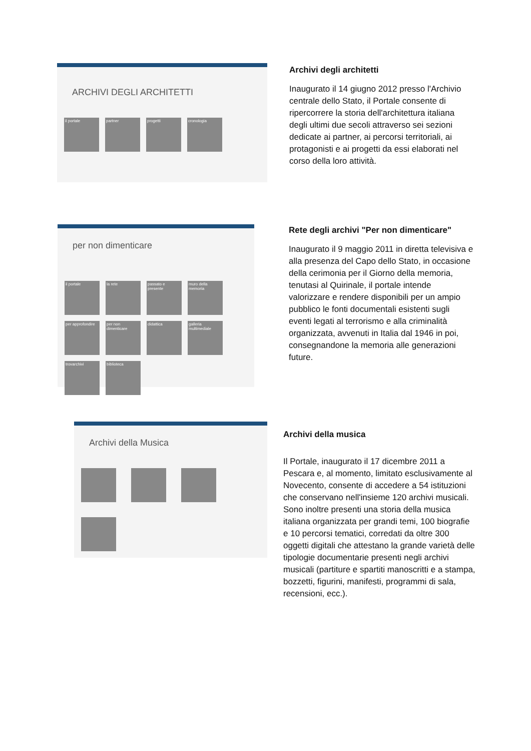ARCHIVI DEGLI ARCHITETTI
il portale
partner
progetti
cronologia
Archivi degli architetti
Inaugurato il 14 giugno 2012 presso l'Archivio centrale dello Stato, il Portale consente di ripercorrere la storia dell'architettura italiana degli ultimi due secoli attraverso sei sezioni dedicate ai partner, ai percorsi territoriali, ai protagonisti e ai progetti da essi elaborati nel corso della loro attività.
per non dimenticare
il portale
la rete
passato e presente
muro della memoria
per approfondire
per non dimenticare
didattica
galleria multimediale
trovarchivi
biblioteca
Rete degli archivi "Per non dimenticare"
Inaugurato il 9 maggio 2011 in diretta televisiva e alla presenza del Capo dello Stato, in occasione della cerimonia per il Giorno della memoria, tenutasi al Quirinale, il portale intende valorizzare e rendere disponibili per un ampio pubblico le fonti documentali esistenti sugli eventi legati al terrorismo e alla criminalità organizzata, avvenuti in Italia dal 1946 in poi, consegnandone la memoria alle generazioni future.
Archivi della Musica
Archivi della musica
Il Portale, inaugurato il 17 dicembre 2011 a Pescara e, al momento, limitato esclusivamente al Novecento, consente di accedere a 54 istituzioni che conservano nell'insieme 120 archivi musicali. Sono inoltre presenti una storia della musica italiana organizzata per grandi temi, 100 biografie e 10 percorsi tematici, corredati da oltre 300 oggetti digitali che attestano la grande varietà delle tipologie documentarie presenti negli archivi musicali (partiture e spartiti manoscritti e a stampa, bozzetti, figurini, manifesti, programmi di sala, recensioni, ecc.).